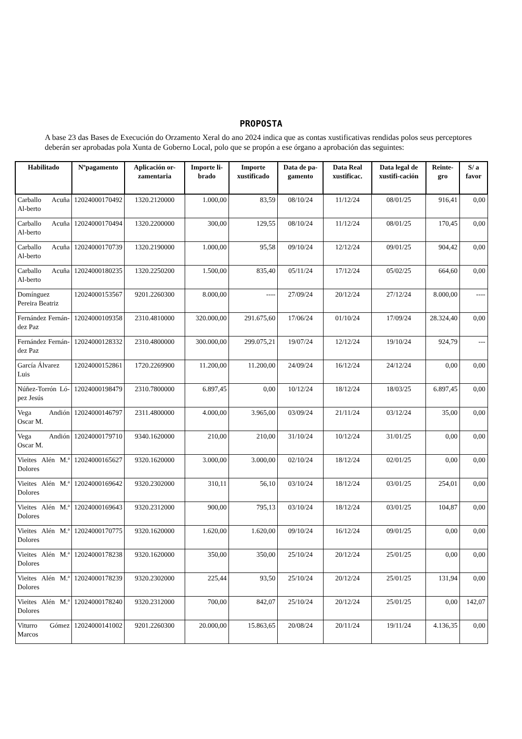PROPOSTA
A base 23 das Bases de Execución do Orzamento Xeral do ano 2024 indica que as contas xustificativas rendidas polos seus perceptores deberán ser aprobadas pola Xunta de Goberno Local, polo que se propón a ese órgano a aprobación das seguintes:
| Habilitado | Nºpagamento | Aplicación or-zamentaria | Importe li-brado | Importe xustificado | Data de pa-gamento | Data Real xustificac. | Data legal de xustifi-cación | Reinte-gro | S/ a favor |
| --- | --- | --- | --- | --- | --- | --- | --- | --- | --- |
| Carballo Acuña Al-berto | 12024000170492 | 1320.2120000 | 1.000,00 | 83,59 | 08/10/24 | 11/12/24 | 08/01/25 | 916,41 | 0,00 |
| Carballo Acuña Al-berto | 12024000170494 | 1320.2200000 | 300,00 | 129,55 | 08/10/24 | 11/12/24 | 08/01/25 | 170,45 | 0,00 |
| Carballo Acuña Al-berto | 12024000170739 | 1320.2190000 | 1.000,00 | 95,58 | 09/10/24 | 12/12/24 | 09/01/25 | 904,42 | 0,00 |
| Carballo Acuña Al-berto | 12024000180235 | 1320.2250200 | 1.500,00 | 835,40 | 05/11/24 | 17/12/24 | 05/02/25 | 664,60 | 0,00 |
| Domínguez Pereira Beatriz | 12024000153567 | 9201.2260300 | 8.000,00 | ---- | 27/09/24 | 20/12/24 | 27/12/24 | 8.000,00 | ---- |
| Fernández Fernán-dez Paz | 12024000109358 | 2310.4810000 | 320.000,00 | 291.675,60 | 17/06/24 | 01/10/24 | 17/09/24 | 28.324,40 | 0,00 |
| Fernández Fernán-dez Paz | 12024000128332 | 2310.4800000 | 300.000,00 | 299.075,21 | 19/07/24 | 12/12/24 | 19/10/24 | 924,79 | --- |
| García Álvarez Luis | 12024000152861 | 1720.2269900 | 11.200,00 | 11.200,00 | 24/09/24 | 16/12/24 | 24/12/24 | 0,00 | 0,00 |
| Núñez-Torrón Ló-pez Jesús | 12024000198479 | 2310.7800000 | 6.897,45 | 0,00 | 10/12/24 | 18/12/24 | 18/03/25 | 6.897,45 | 0,00 |
| Vega Andión Oscar M. | 12024000146797 | 2311.4800000 | 4.000,00 | 3.965,00 | 03/09/24 | 21/11/24 | 03/12/24 | 35,00 | 0,00 |
| Vega Andión Oscar M. | 12024000179710 | 9340.1620000 | 210,00 | 210,00 | 31/10/24 | 10/12/24 | 31/01/25 | 0,00 | 0,00 |
| Vieites Alén M.ª Dolores | 12024000165627 | 9320.1620000 | 3.000,00 | 3.000,00 | 02/10/24 | 18/12/24 | 02/01/25 | 0,00 | 0,00 |
| Vieites Alén M.ª Dolores | 12024000169642 | 9320.2302000 | 310,11 | 56,10 | 03/10/24 | 18/12/24 | 03/01/25 | 254,01 | 0,00 |
| Vieites Alén M.ª Dolores | 12024000169643 | 9320.2312000 | 900,00 | 795,13 | 03/10/24 | 18/12/24 | 03/01/25 | 104,87 | 0,00 |
| Vieites Alén M.ª Dolores | 12024000170775 | 9320.1620000 | 1.620,00 | 1.620,00 | 09/10/24 | 16/12/24 | 09/01/25 | 0,00 | 0,00 |
| Vieites Alén M.ª Dolores | 12024000178238 | 9320.1620000 | 350,00 | 350,00 | 25/10/24 | 20/12/24 | 25/01/25 | 0,00 | 0,00 |
| Vieites Alén M.ª Dolores | 12024000178239 | 9320.2302000 | 225,44 | 93,50 | 25/10/24 | 20/12/24 | 25/01/25 | 131,94 | 0,00 |
| Vieites Alén M.ª Dolores | 12024000178240 | 9320.2312000 | 700,00 | 842,07 | 25/10/24 | 20/12/24 | 25/01/25 | 0,00 | 142,07 |
| Viturro Gómez Marcos | 12024000141002 | 9201.2260300 | 20.000,00 | 15.863,65 | 20/08/24 | 20/11/24 | 19/11/24 | 4.136,35 | 0,00 |